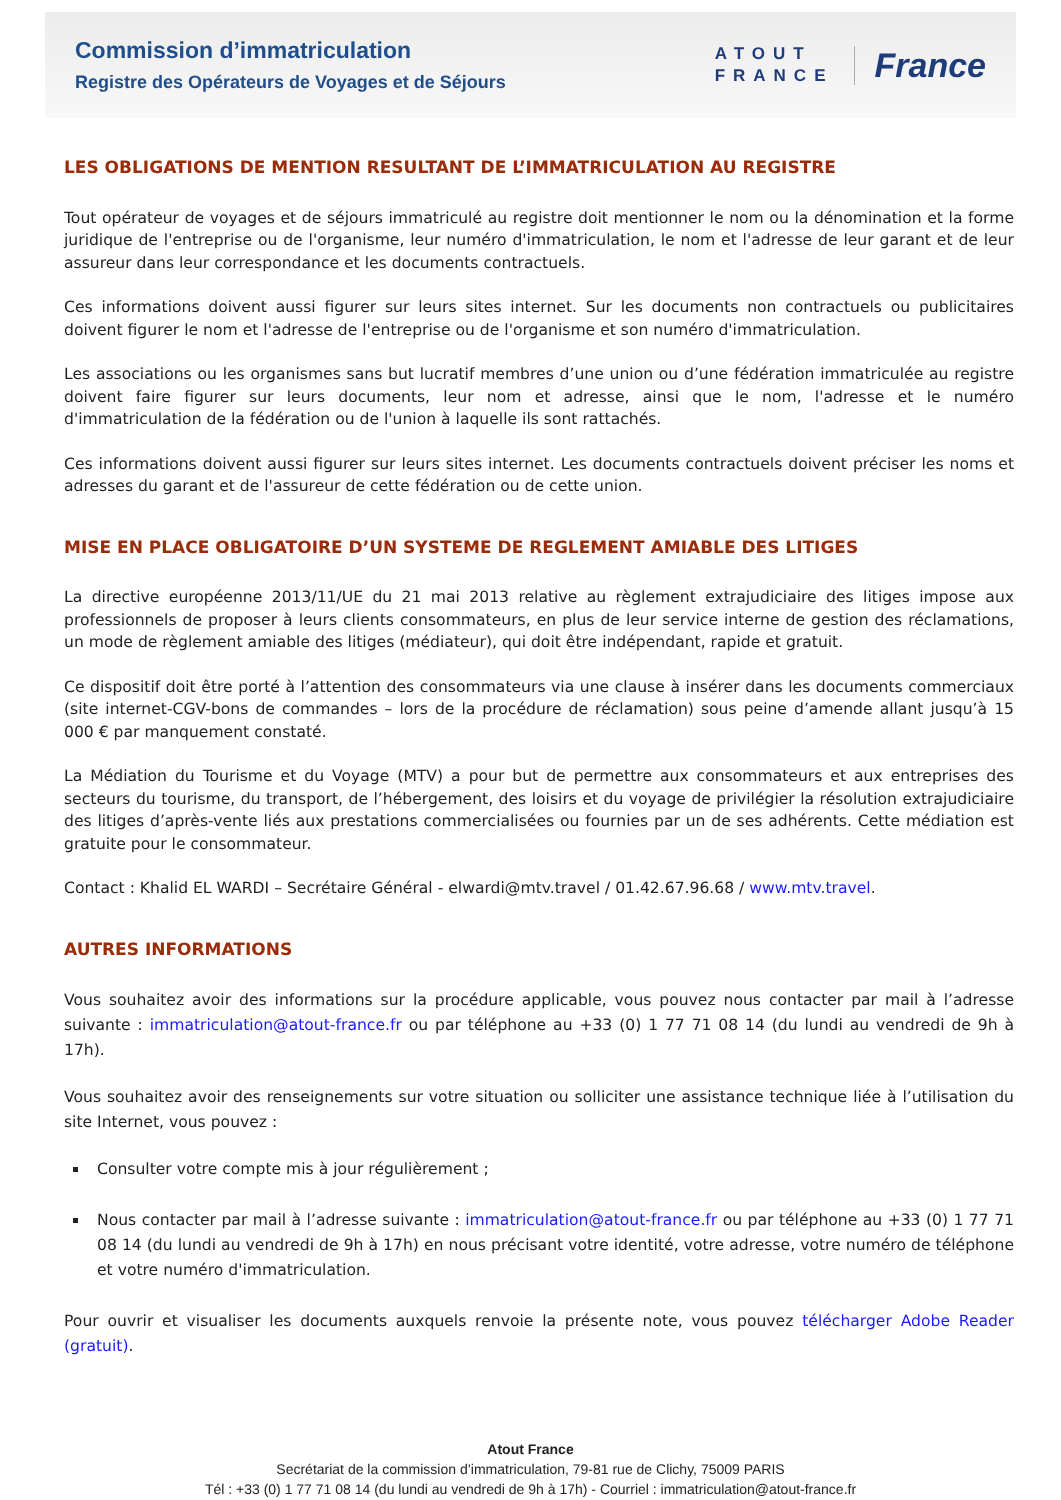Commission d’immatriculation
Registre des Opérateurs de Voyages et de Séjours
ATOUT
FRANCE
France
LES OBLIGATIONS DE MENTION RESULTANT DE L’IMMATRICULATION AU REGISTRE
Tout opérateur de voyages et de séjours immatriculé au registre doit mentionner le nom ou la dénomination et la forme juridique de l'entreprise ou de l'organisme, leur numéro d'immatriculation, le nom et l'adresse de leur garant et de leur assureur dans leur correspondance et les documents contractuels.
Ces informations doivent aussi figurer sur leurs sites internet. Sur les documents non contractuels ou publicitaires doivent figurer le nom et l'adresse de l'entreprise ou de l'organisme et son numéro d'immatriculation.
Les associations ou les organismes sans but lucratif membres d’une union ou d’une fédération immatriculée au registre doivent faire figurer sur leurs documents, leur nom et adresse, ainsi que le nom, l'adresse et le numéro d'immatriculation de la fédération ou de l'union à laquelle ils sont rattachés.
Ces informations doivent aussi figurer sur leurs sites internet. Les documents contractuels doivent préciser les noms et adresses du garant et de l'assureur de cette fédération ou de cette union.
MISE EN PLACE OBLIGATOIRE D’UN SYSTEME DE REGLEMENT AMIABLE DES LITIGES
La directive européenne 2013/11/UE du 21 mai 2013 relative au règlement extrajudiciaire des litiges impose aux professionnels de proposer à leurs clients consommateurs, en plus de leur service interne de gestion des réclamations, un mode de règlement amiable des litiges (médiateur), qui doit être indépendant, rapide et gratuit.
Ce dispositif doit être porté à l’attention des consommateurs via une clause à insérer dans les documents commerciaux (site internet-CGV-bons de commandes – lors de la procédure de réclamation) sous peine d’amende allant jusqu’à 15 000 € par manquement constaté.
La Médiation du Tourisme et du Voyage (MTV) a pour but de permettre aux consommateurs et aux entreprises des secteurs du tourisme, du transport, de l’hébergement, des loisirs et du voyage de privilégier la résolution extrajudiciaire des litiges d’après-vente liés aux prestations commercialisées ou fournies par un de ses adhérents. Cette médiation est gratuite pour le consommateur.
Contact : Khalid EL WARDI – Secrétaire Général - elwardi@mtv.travel / 01.42.67.96.68 / www.mtv.travel.
AUTRES INFORMATIONS
Vous souhaitez avoir des informations sur la procédure applicable, vous pouvez nous contacter par mail à l’adresse suivante : immatriculation@atout-france.fr ou par téléphone au +33 (0) 1 77 71 08 14 (du lundi au vendredi de 9h à 17h).
Vous souhaitez avoir des renseignements sur votre situation ou solliciter une assistance technique liée à l’utilisation du site Internet, vous pouvez :
Consulter votre compte mis à jour régulièrement ;
Nous contacter par mail à l’adresse suivante : immatriculation@atout-france.fr ou par téléphone au +33 (0) 1 77 71 08 14 (du lundi au vendredi de 9h à 17h) en nous précisant votre identité, votre adresse, votre numéro de téléphone et votre numéro d'immatriculation.
Pour ouvrir et visualiser les documents auxquels renvoie la présente note, vous pouvez télécharger Adobe Reader (gratuit).
Atout France
Secrétariat de la commission d’immatriculation, 79-81 rue de Clichy, 75009 PARIS
Tél : +33 (0) 1 77 71 08 14 (du lundi au vendredi de 9h à 17h) - Courriel : immatriculation@atout-france.fr